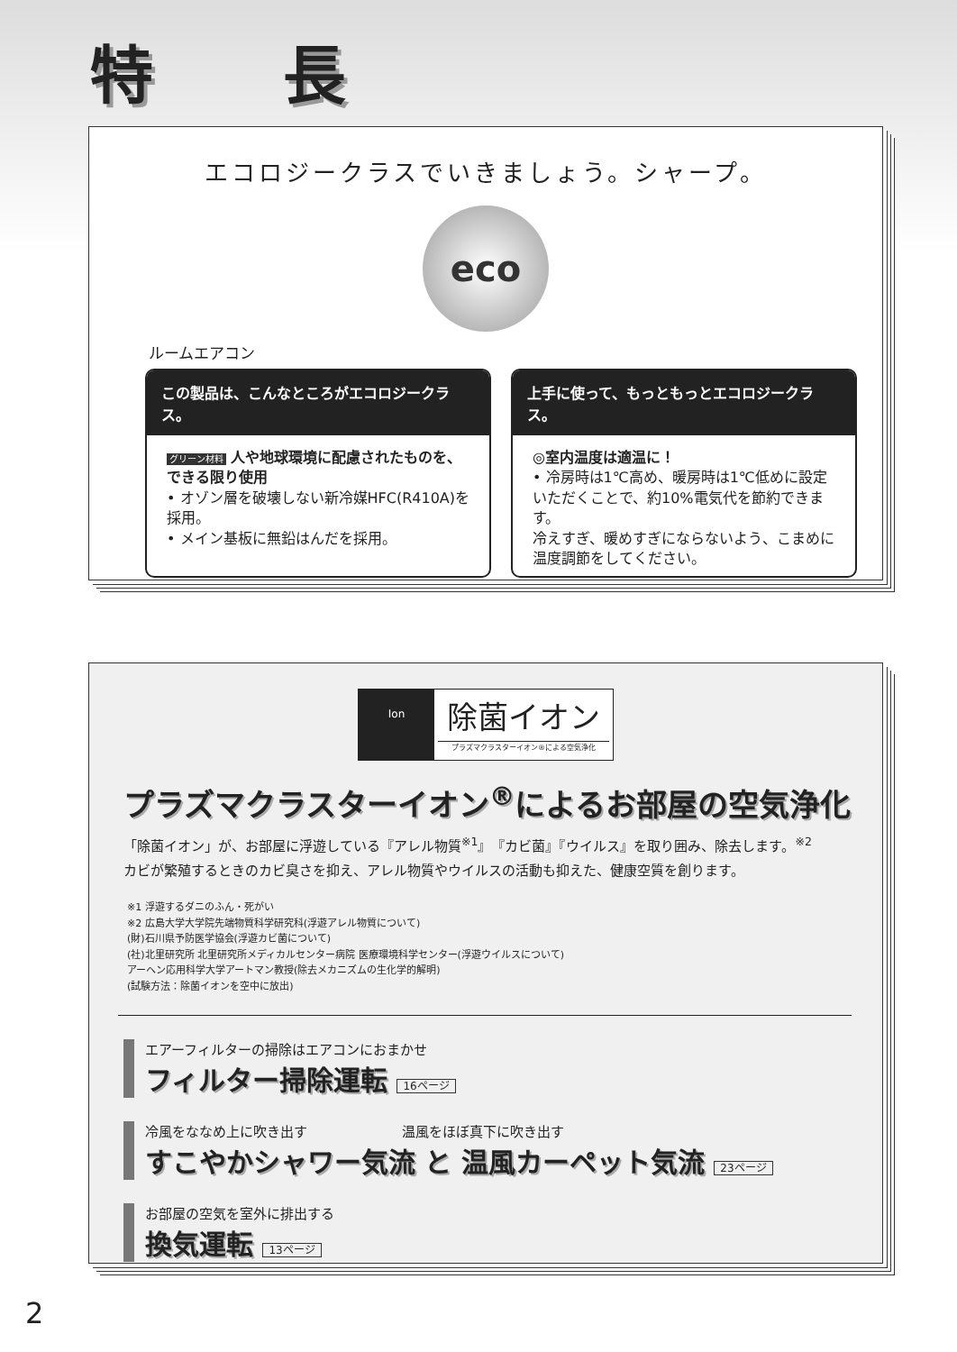特 長
エコロジークラスでいきましょう。シャープ。
eco
ルームエアコン
この製品は、こんなところがエコロジークラス。
グリーン材料 人や地球環境に配慮されたものを、できる限り使用
• オゾン層を破壊しない新冷媒HFC(R410A)を採用。
• メイン基板に無鉛はんだを採用。
上手に使って、もっともっとエコロジークラス。
◎室内温度は適温に！
• 冷房時は1℃高め、暖房時は1℃低めに設定いただくことで、約10%電気代を節約できます。
冷えすぎ、暖めすぎにならないよう、こまめに温度調節をしてください。
Ion
除菌イオン
プラズマクラスターイオン®による空気浄化
プラズマクラスターイオン<sup>®</sup>によるお部屋の空気浄化
「除菌イオン」が、お部屋に浮遊している『アレル物質<sup>※1</sup>』『カビ菌』『ウイルス』を取り囲み、除去します。<sup>※2</sup>
カビが繁殖するときのカビ臭さを抑え、アレル物質やウイルスの活動も抑えた、健康空質を創ります。
※1 浮遊するダニのふん・死がい
※2 広島大学大学院先端物質科学研究科(浮遊アレル物質について)
(財)石川県予防医学協会(浮遊カビ菌について)
(社)北里研究所 北里研究所メディカルセンター病院 医療環境科学センター(浮遊ウイルスについて)
アーヘン応用科学大学アートマン教授(除去メカニズムの生化学的解明)
(試験方法：除菌イオンを空中に放出)
エアーフィルターの掃除はエアコンにおまかせ
フィルター掃除運転 16ページ
冷風をななめ上に吹き出す　　　　　　　温風をほぼ真下に吹き出す
すこやかシャワー気流 と 温風カーペット気流 23ページ
お部屋の空気を室外に排出する
換気運転 13ページ
2